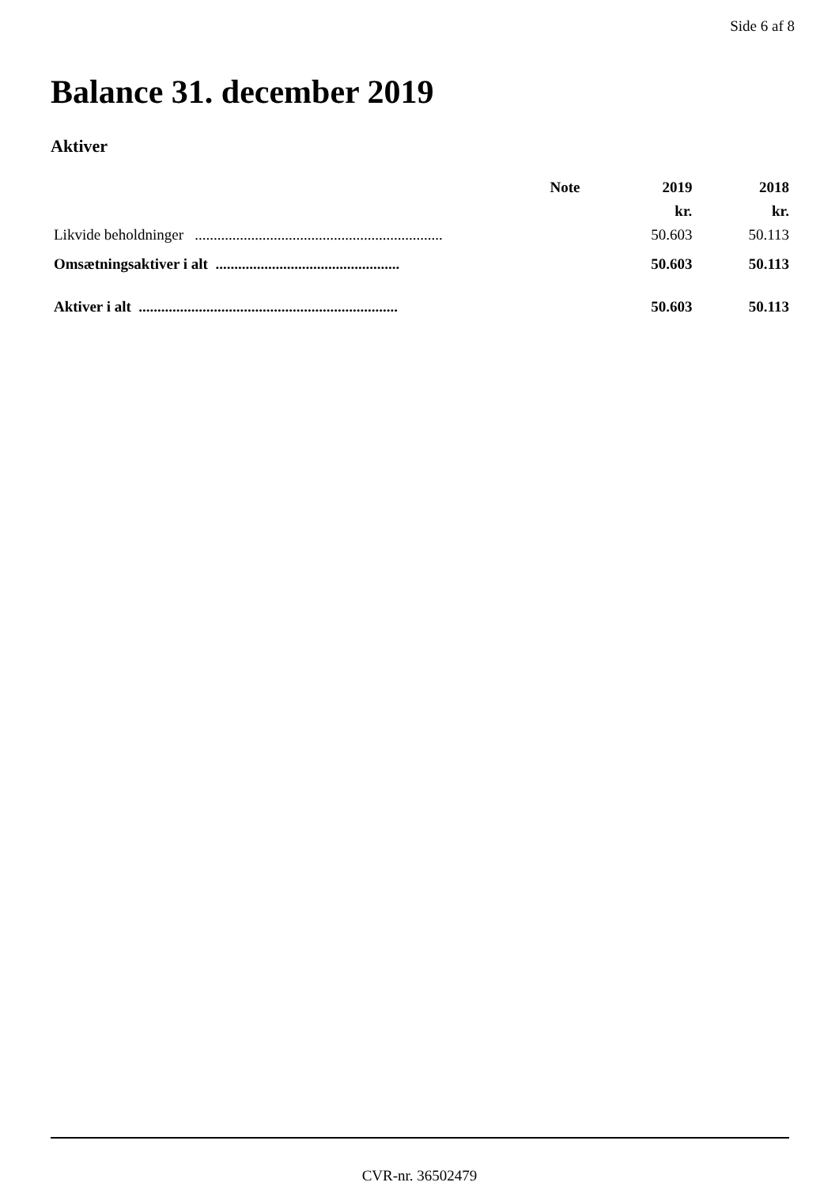Side 6 af 8
Balance 31. december 2019
Aktiver
| | Note | 2019 | 2018 |
| --- | --- | --- | --- |
| | | kr. | kr. |
| Likvide beholdninger .................................................................. | | 50.603 | 50.113 |
| Omsætningsaktiver i alt ................................................. | | 50.603 | 50.113 |
| Aktiver i alt ..................................................................... | | 50.603 | 50.113 |
CVR-nr. 36502479